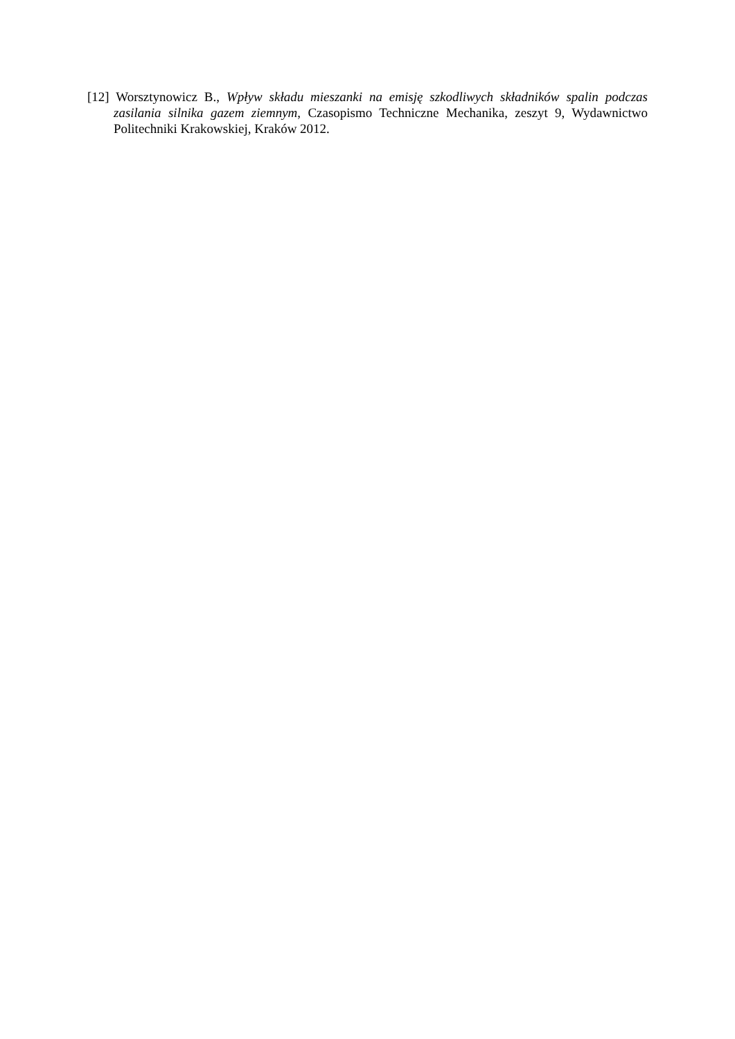[12] Worsztynowicz B., Wpływ składu mieszanki na emisję szkodliwych składników spalin podczas zasilania silnika gazem ziemnym, Czasopismo Techniczne Mechanika, zeszyt 9, Wydawnictwo Politechniki Krakowskiej, Kraków 2012.